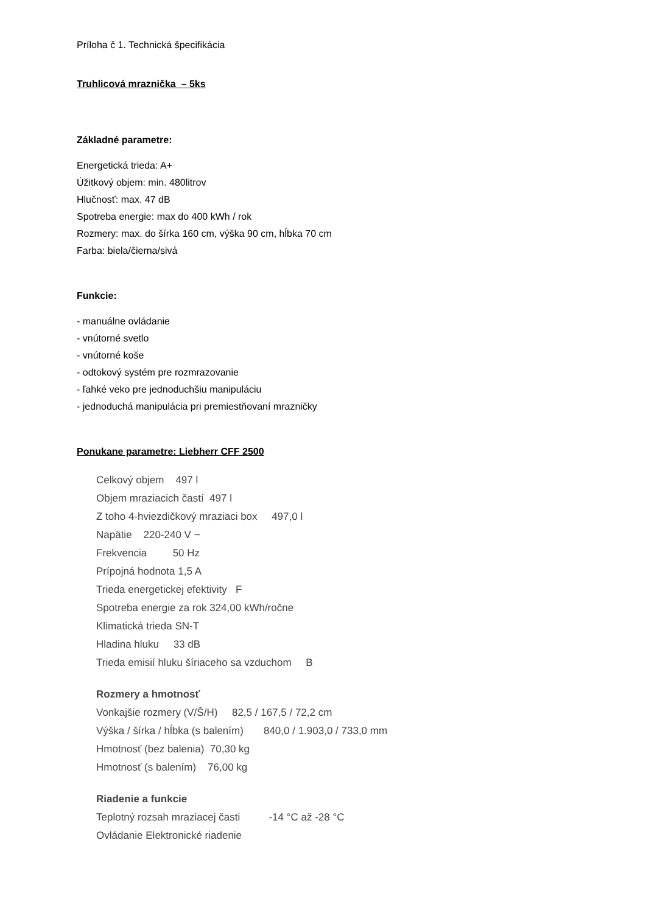Príloha č 1. Technická špecifikácia
Truhlicová mraznička – 5ks
Základné parametre:
Energetická trieda: A+
Úžitkový objem: min. 480litrov
Hlučnosť: max. 47 dB
Spotreba energie: max do 400 kWh / rok
Rozmery: max. do šírka 160 cm, výška 90 cm, hĺbka 70 cm
Farba: biela/čierna/sivá
Funkcie:
- manuálne ovládanie
- vnútorné svetlo
- vnútorné koše
- odtokový systém pre rozmrazovanie
- ľahké veko pre jednoduchšiu manipuláciu
- jednoduchá manipulácia pri premiestňovaní mrazničky
Ponukane parametre: Liebherr CFF 2500
Celkový objem 497 l
Objem mraziacich častí 497 l
Z toho 4-hviezdičkový mraziaci box 497,0 l
Napätie 220-240 V ~
Frekvencia 50 Hz
Prípojná hodnota 1,5 A
Trieda energetickej efektivity F
Spotreba energie za rok 324,00 kWh/ročne
Klimatická trieda SN-T
Hladina hluku 33 dB
Trieda emisií hluku šíriaceho sa vzduchom B
Rozmery a hmotnosť
Vonkajšie rozmery (V/Š/H) 82,5 / 167,5 / 72,2 cm
Výška / šírka / hĺbka (s balením) 840,0 / 1.903,0 / 733,0 mm
Hmotnosť (bez balenia) 70,30 kg
Hmotnosť (s balením) 76,00 kg
Riadenie a funkcie
Teplotný rozsah mraziacej časti -14 °C až -28 °C
Ovládanie Elektronické riadenie